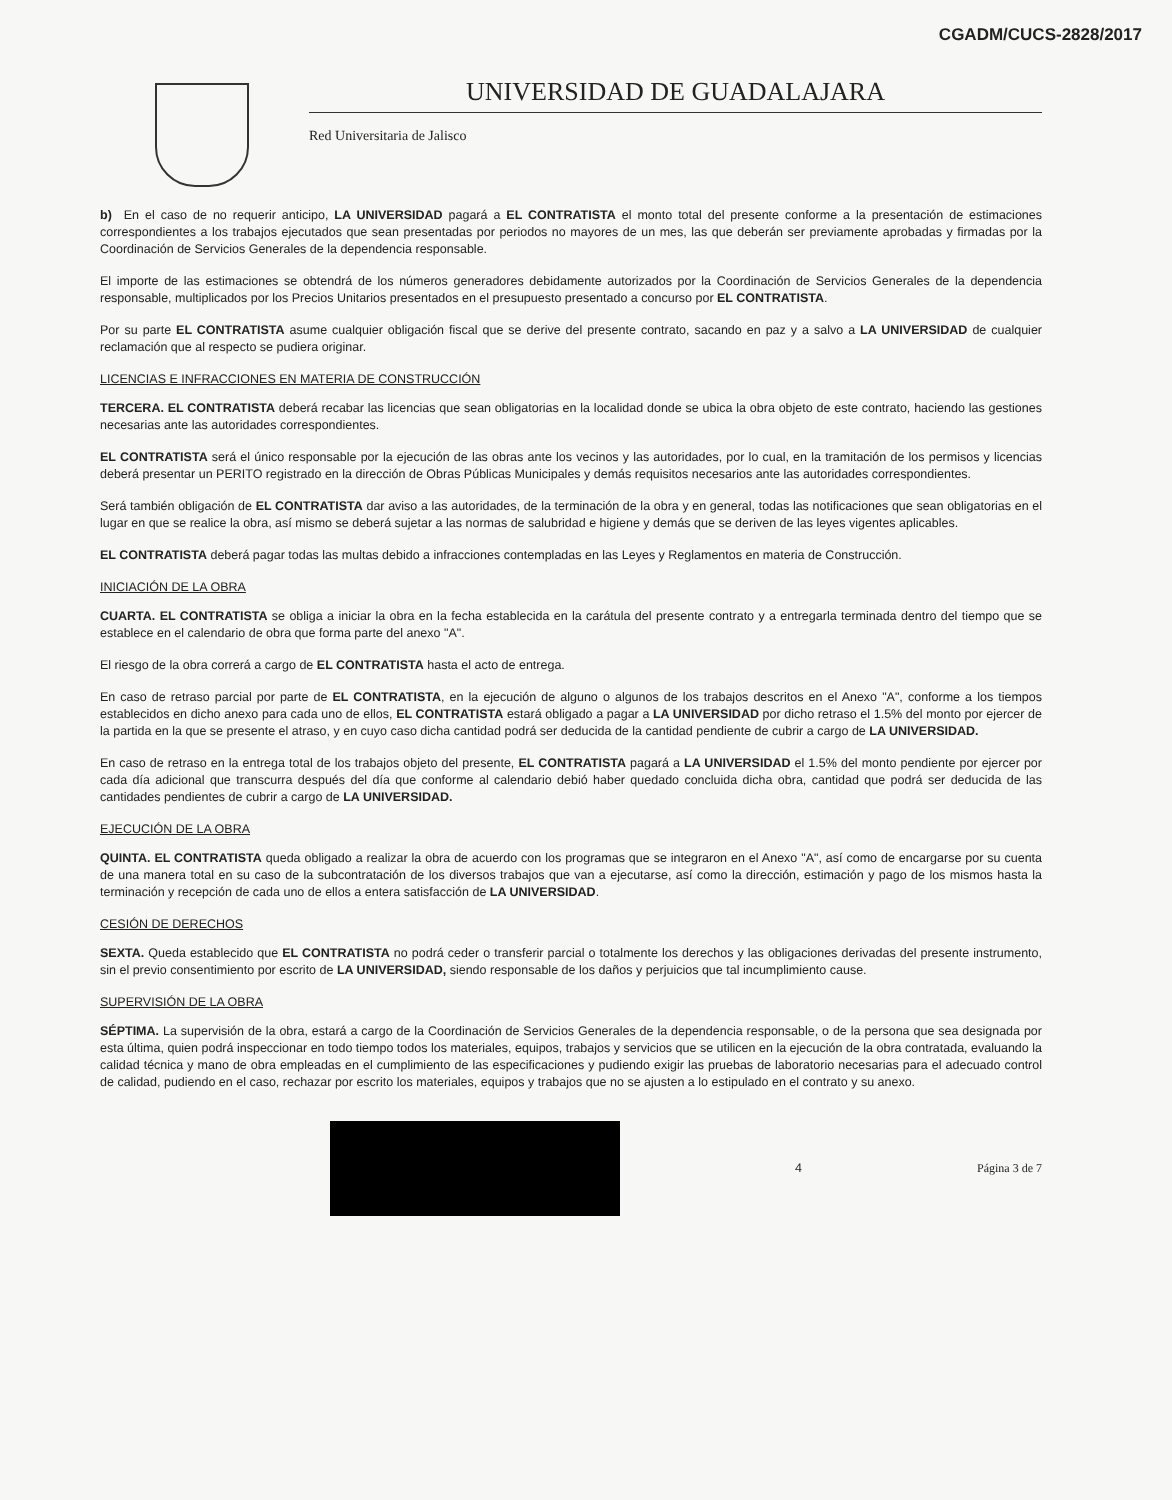CGADM/CUCS-2828/2017
UNIVERSIDAD DE GUADALAJARA
Red Universitaria de Jalisco
b) En el caso de no requerir anticipo, LA UNIVERSIDAD pagará a EL CONTRATISTA el monto total del presente conforme a la presentación de estimaciones correspondientes a los trabajos ejecutados que sean presentadas por periodos no mayores de un mes, las que deberán ser previamente aprobadas y firmadas por la Coordinación de Servicios Generales de la dependencia responsable.
El importe de las estimaciones se obtendrá de los números generadores debidamente autorizados por la Coordinación de Servicios Generales de la dependencia responsable, multiplicados por los Precios Unitarios presentados en el presupuesto presentado a concurso por EL CONTRATISTA.
Por su parte EL CONTRATISTA asume cualquier obligación fiscal que se derive del presente contrato, sacando en paz y a salvo a LA UNIVERSIDAD de cualquier reclamación que al respecto se pudiera originar.
LICENCIAS E INFRACCIONES EN MATERIA DE CONSTRUCCIÓN
TERCERA. EL CONTRATISTA deberá recabar las licencias que sean obligatorias en la localidad donde se ubica la obra objeto de este contrato, haciendo las gestiones necesarias ante las autoridades correspondientes.
EL CONTRATISTA será el único responsable por la ejecución de las obras ante los vecinos y las autoridades, por lo cual, en la tramitación de los permisos y licencias deberá presentar un PERITO registrado en la dirección de Obras Públicas Municipales y demás requisitos necesarios ante las autoridades correspondientes.
Será también obligación de EL CONTRATISTA dar aviso a las autoridades, de la terminación de la obra y en general, todas las notificaciones que sean obligatorias en el lugar en que se realice la obra, así mismo se deberá sujetar a las normas de salubridad e higiene y demás que se deriven de las leyes vigentes aplicables.
EL CONTRATISTA deberá pagar todas las multas debido a infracciones contempladas en las Leyes y Reglamentos en materia de Construcción.
INICIACIÓN DE LA OBRA
CUARTA. EL CONTRATISTA se obliga a iniciar la obra en la fecha establecida en la carátula del presente contrato y a entregarla terminada dentro del tiempo que se establece en el calendario de obra que forma parte del anexo "A".
El riesgo de la obra correrá a cargo de EL CONTRATISTA hasta el acto de entrega.
En caso de retraso parcial por parte de EL CONTRATISTA, en la ejecución de alguno o algunos de los trabajos descritos en el Anexo "A", conforme a los tiempos establecidos en dicho anexo para cada uno de ellos, EL CONTRATISTA estará obligado a pagar a LA UNIVERSIDAD por dicho retraso el 1.5% del monto por ejercer de la partida en la que se presente el atraso, y en cuyo caso dicha cantidad podrá ser deducida de la cantidad pendiente de cubrir a cargo de LA UNIVERSIDAD.
En caso de retraso en la entrega total de los trabajos objeto del presente, EL CONTRATISTA pagará a LA UNIVERSIDAD el 1.5% del monto pendiente por ejercer por cada día adicional que transcurra después del día que conforme al calendario debió haber quedado concluida dicha obra, cantidad que podrá ser deducida de las cantidades pendientes de cubrir a cargo de LA UNIVERSIDAD.
EJECUCIÓN DE LA OBRA
QUINTA. EL CONTRATISTA queda obligado a realizar la obra de acuerdo con los programas que se integraron en el Anexo "A", así como de encargarse por su cuenta de una manera total en su caso de la subcontratación de los diversos trabajos que van a ejecutarse, así como la dirección, estimación y pago de los mismos hasta la terminación y recepción de cada uno de ellos a entera satisfacción de LA UNIVERSIDAD.
CESIÓN DE DERECHOS
SEXTA. Queda establecido que EL CONTRATISTA no podrá ceder o transferir parcial o totalmente los derechos y las obligaciones derivadas del presente instrumento, sin el previo consentimiento por escrito de LA UNIVERSIDAD, siendo responsable de los daños y perjuicios que tal incumplimiento cause.
SUPERVISIÓN DE LA OBRA
SÉPTIMA. La supervisión de la obra, estará a cargo de la Coordinación de Servicios Generales de la dependencia responsable, o de la persona que sea designada por esta última, quien podrá inspeccionar en todo tiempo todos los materiales, equipos, trabajos y servicios que se utilicen en la ejecución de la obra contratada, evaluando la calidad técnica y mano de obra empleadas en el cumplimiento de las especificaciones y pudiendo exigir las pruebas de laboratorio necesarias para el adecuado control de calidad, pudiendo en el caso, rechazar por escrito los materiales, equipos y trabajos que no se ajusten a lo estipulado en el contrato y su anexo.
4 Página 3 de 7